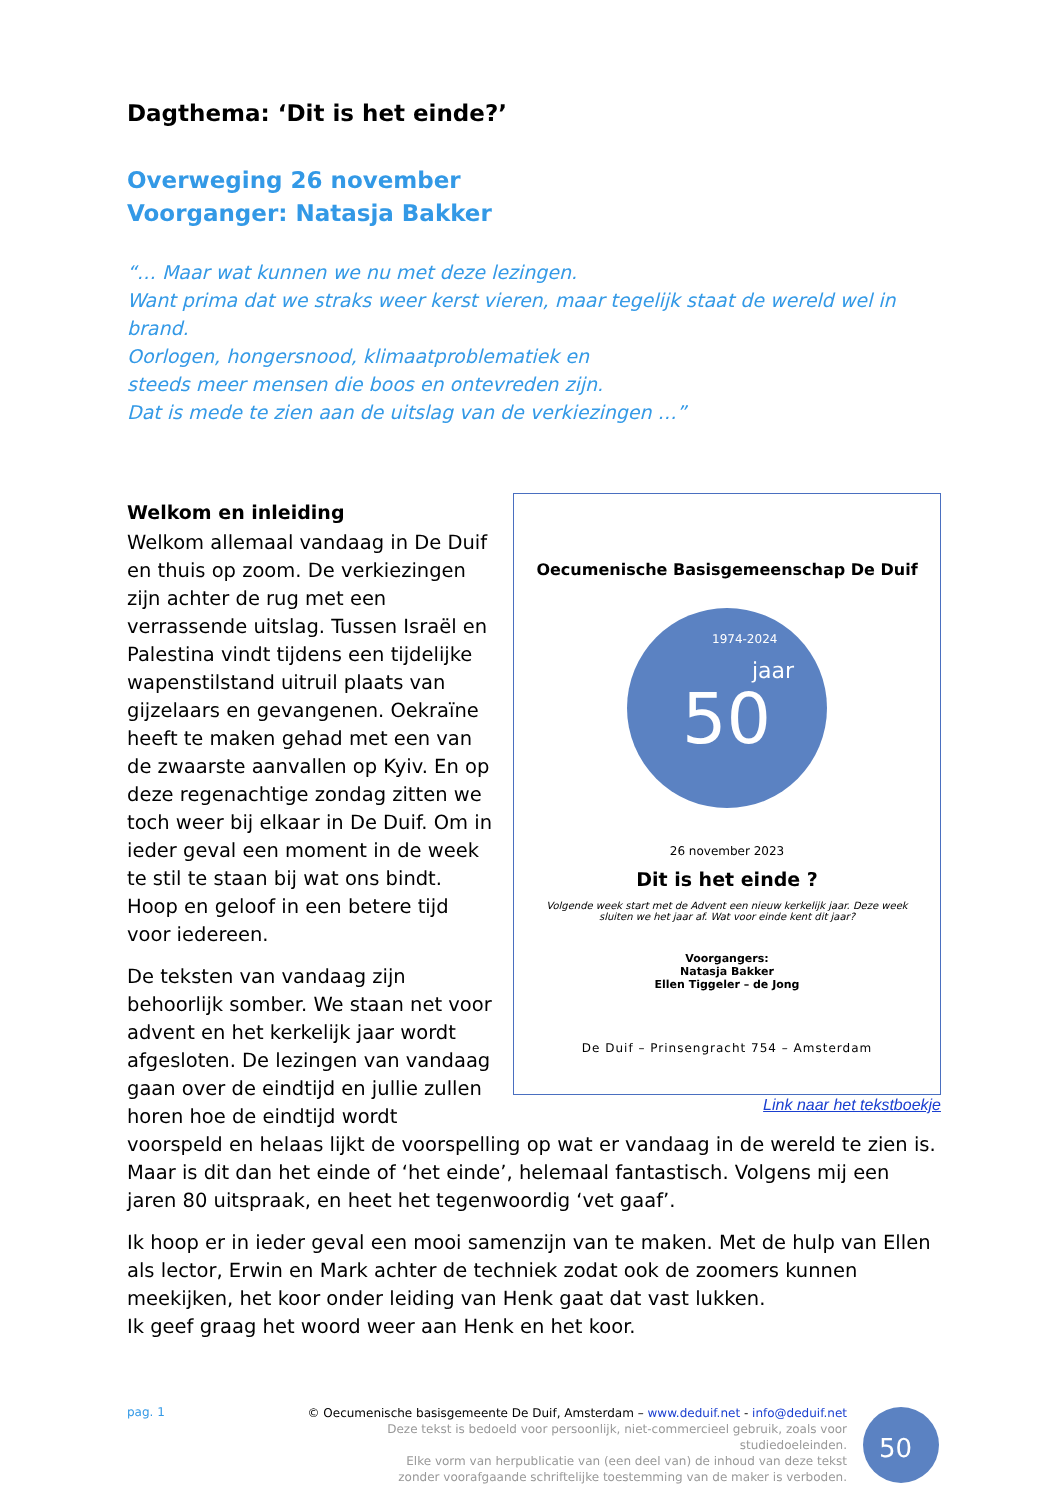Dagthema: ‘Dit is het einde?’
Overweging 26 november
Voorganger: Natasja Bakker
“… Maar wat kunnen we nu met deze lezingen.
Want prima dat we straks weer kerst vieren, maar tegelijk staat de wereld wel in brand.
Oorlogen, hongersnood, klimaatproblematiek en
steeds meer mensen die boos en ontevreden zijn.
Dat is mede te zien aan de uitslag van de verkiezingen …”
Oecumenische Basisgemeenschap De Duif
50
jaar
1974-2024
26 november 2023
Dit is het einde ?
Volgende week start met de Advent een nieuw kerkelijk jaar. Deze week
sluiten we het jaar af. Wat voor einde kent dit jaar?
Voorgangers:
Natasja Bakker
Ellen Tiggeler – de Jong
De Duif – Prinsengracht 754 – Amsterdam
Link naar het tekstboekje
Welkom en inleiding
Welkom allemaal vandaag in De Duif en thuis op zoom. De verkiezingen zijn achter de rug met een verrassende uitslag. Tussen Israël en Palestina vindt tijdens een tijdelijke wapenstilstand uitruil plaats van gijzelaars en gevangenen. Oekraïne heeft te maken gehad met een van de zwaarste aanvallen op Kyiv. En op deze regenachtige zondag zitten we toch weer bij elkaar in De Duif. Om in ieder geval een moment in de week te stil te staan bij wat ons bindt. Hoop en geloof in een betere tijd voor iedereen.
De teksten van vandaag zijn behoorlijk somber. We staan net voor advent en het kerkelijk jaar wordt afgesloten. De lezingen van vandaag gaan over de eindtijd en jullie zullen horen hoe de eindtijd wordt voorspeld en helaas lijkt de voorspelling op wat er vandaag in de wereld te zien is. Maar is dit dan het einde of ‘het einde’, helemaal fantastisch. Volgens mij een jaren 80 uitspraak, en heet het tegenwoordig ‘vet gaaf’.
Ik hoop er in ieder geval een mooi samenzijn van te maken. Met de hulp van Ellen als lector, Erwin en Mark achter de techniek zodat ook de zoomers kunnen meekijken, het koor onder leiding van Henk gaat dat vast lukken.
Ik geef graag het woord weer aan Henk en het koor.
pag. 1
© Oecumenische basisgemeente De Duif, Amsterdam – www.deduif.net - info@deduif.net
Deze tekst is bedoeld voor persoonlijk, niet-commercieel gebruik, zoals voor studiedoeleinden.
Elke vorm van herpublicatie van (een deel van) de inhoud van deze tekst
zonder voorafgaande schriftelijke toestemming van de maker is verboden.
50